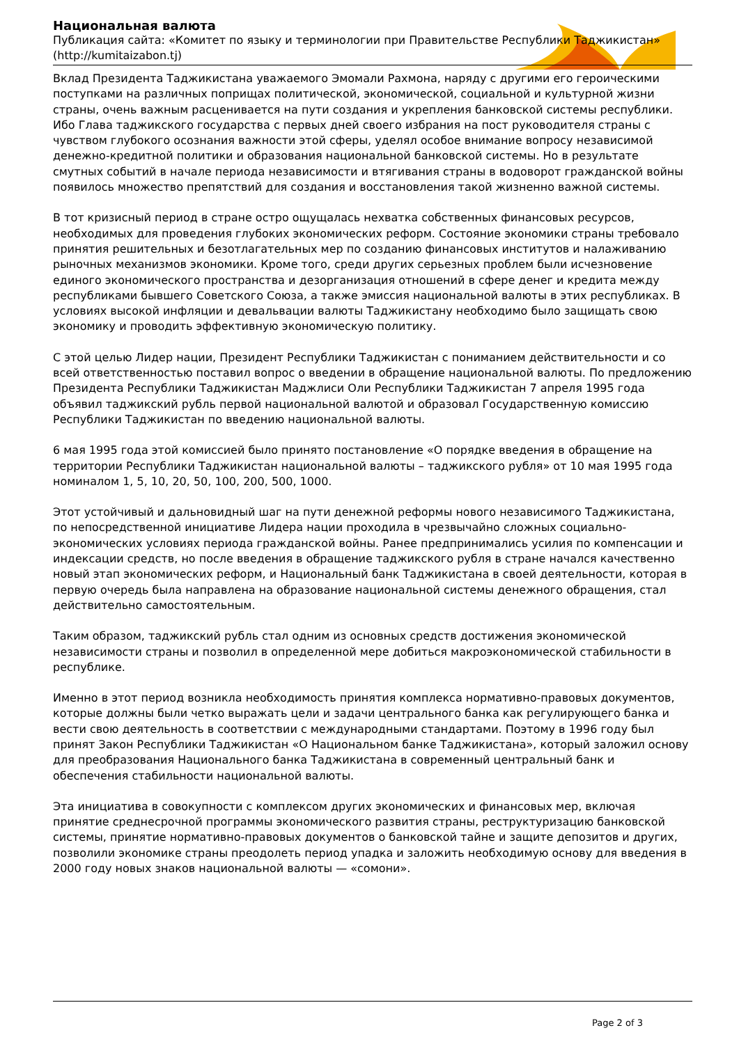Национальная валюта
Публикация сайта: «Комитет по языку и терминологии при Правительстве Республики Таджикистан» (http://kumitaizabon.tj)
Вклад Президента Таджикистана уважаемого Эмомали Рахмона, наряду с другими его героическими поступками на различных поприщах политической, экономической, социальной и культурной жизни страны, очень важным расценивается на пути создания и укрепления банковской системы республики. Ибо Глава таджикского государства с первых дней своего избрания на пост руководителя страны с чувством глубокого осознания важности этой сферы, уделял особое внимание вопросу независимой денежно-кредитной политики и образования национальной банковской системы. Но в результате смутных событий в начале периода независимости и втягивания страны в водоворот гражданской войны появилось множество препятствий для создания и восстановления такой жизненно важной системы.
В тот кризисный период в стране остро ощущалась нехватка собственных финансовых ресурсов, необходимых для проведения глубоких экономических реформ. Состояние экономики страны требовало принятия решительных и безотлагательных мер по созданию финансовых институтов и налаживанию рыночных механизмов экономики. Кроме того, среди других серьезных проблем были исчезновение единого экономического пространства и дезорганизация отношений в сфере денег и кредита между республиками бывшего Советского Союза, а также эмиссия национальной валюты в этих республиках. В условиях высокой инфляции и девальвации валюты Таджикистану необходимо было защищать свою экономику и проводить эффективную экономическую политику.
С этой целью Лидер нации, Президент Республики Таджикистан с пониманием действительности и со всей ответственностью поставил вопрос о введении в обращение национальной валюты. По предложению Президента Республики Таджикистан Маджлиси Оли Республики Таджикистан 7 апреля 1995 года объявил таджикский рубль первой национальной валютой и образовал Государственную комиссию Республики Таджикистан по введению национальной валюты.
6 мая 1995 года этой комиссией было принято постановление «О порядке введения в обращение на территории Республики Таджикистан национальной валюты – таджикского рубля» от 10 мая 1995 года номиналом 1, 5, 10, 20, 50, 100, 200, 500, 1000.
Этот устойчивый и дальновидный шаг на пути денежной реформы нового независимого Таджикистана, по непосредственной инициативе Лидера нации проходила в чрезвычайно сложных социально-экономических условиях периода гражданской войны. Ранее предпринимались усилия по компенсации и индексации средств, но после введения в обращение таджикского рубля в стране начался качественно новый этап экономических реформ, и Национальный банк Таджикистана в своей деятельности, которая в первую очередь была направлена на образование национальной системы денежного обращения, стал действительно самостоятельным.
Таким образом, таджикский рубль стал одним из основных средств достижения экономической независимости страны и позволил в определенной мере добиться макроэкономической стабильности в республике.
Именно в этот период возникла необходимость принятия комплекса нормативно-правовых документов, которые должны были четко выражать цели и задачи центрального банка как регулирующего банка и вести свою деятельность в соответствии с международными стандартами. Поэтому в 1996 году был принят Закон Республики Таджикистан «О Национальном банке Таджикистана», который заложил основу для преобразования Национального банка Таджикистана в современный центральный банк и обеспечения стабильности национальной валюты.
Эта инициатива в совокупности с комплексом других экономических и финансовых мер, включая принятие среднесрочной программы экономического развития страны, реструктуризацию банковской системы, принятие нормативно-правовых документов о банковской тайне и защите депозитов и других, позволили экономике страны преодолеть период упадка и заложить необходимую основу для введения в 2000 году новых знаков национальной валюты — «сомони».
Page 2 of 3